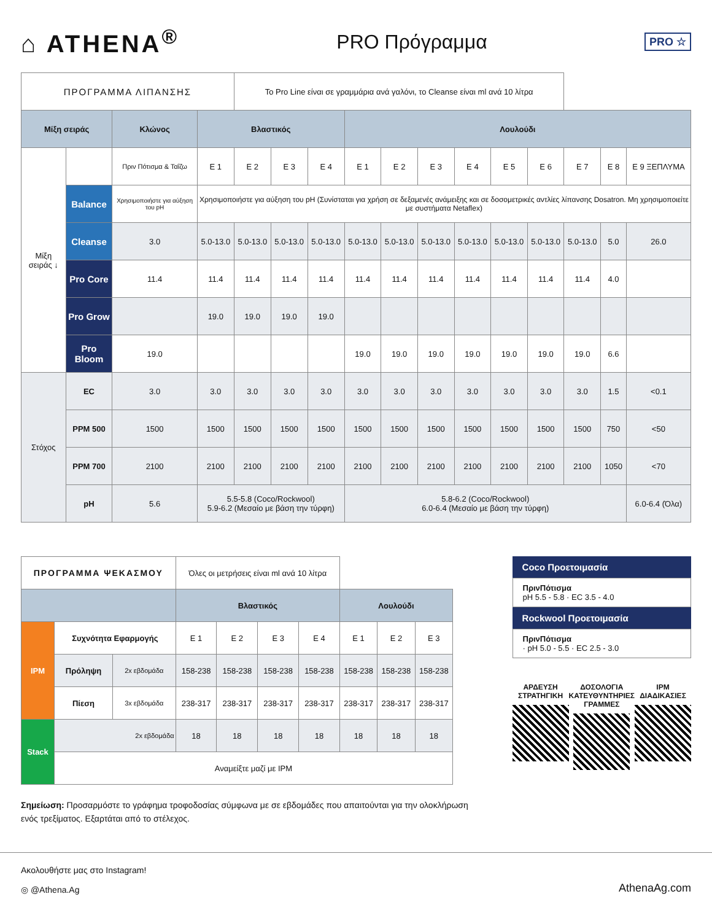⌂ ATHENA<sup>®</sup>
PRO Πρόγραμμα
PRO ☆
| ΠΡΟΓΡΑΜΜΑ ΛΙΠΑΝΣΗΣ | | | | Το Pro Line είναι σε γραμμάρια ανά γαλόνι, το Cleanse είναι ml ανά 10 λίτρα | | | | | | | | | | | |
| Μίξη σειράς | | Κλώνος | Βλαστικός | | | | Λουλούδι | | | | | | | | |
| Μίξη σειράς ↓ | | Πριν Πότισμα & Ταΐζω | E 1 | E 2 | E 3 | E 4 | E 1 | E 2 | E 3 | E 4 | E 5 | E 6 | E 7 | E 8 | E 9 ΞΕΠΛΥΜΑ |
| | Balance | Χρησιμοποιήστε για αύξηση του pH | Χρησιμοποιήστε για αύξηση του pH (Συνίσταται για χρήση σε δεξαμενές ανάμειξης και σε δοσομετρικές αντλίες λίπανσης Dosatron. Μη χρησιμοποιείτε με συστήματα Netaflex) | | | | | | | | | | | | |
| | Cleanse | 3.0 | 5.0-13.0 | 5.0-13.0 | 5.0-13.0 | 5.0-13.0 | 5.0-13.0 | 5.0-13.0 | 5.0-13.0 | 5.0-13.0 | 5.0-13.0 | 5.0-13.0 | 5.0-13.0 | 5.0 | 26.0 |
| | Pro Core | 11.4 | 11.4 | 11.4 | 11.4 | 11.4 | 11.4 | 11.4 | 11.4 | 11.4 | 11.4 | 11.4 | 11.4 | 4.0 | |
| | Pro Grow | | 19.0 | 19.0 | 19.0 | 19.0 | | | | | | | | | |
| | Pro Bloom | 19.0 | | | | | 19.0 | 19.0 | 19.0 | 19.0 | 19.0 | 19.0 | 19.0 | 6.6 | |
| Στόχος | EC | 3.0 | 3.0 | 3.0 | 3.0 | 3.0 | 3.0 | 3.0 | 3.0 | 3.0 | 3.0 | 3.0 | 3.0 | 1.5 | <0.1 |
| | PPM 500 | 1500 | 1500 | 1500 | 1500 | 1500 | 1500 | 1500 | 1500 | 1500 | 1500 | 1500 | 1500 | 750 | <50 |
| | PPM 700 | 2100 | 2100 | 2100 | 2100 | 2100 | 2100 | 2100 | 2100 | 2100 | 2100 | 2100 | 2100 | 1050 | <70 |
| | pH | 5.6 | 5.5-5.8 (Coco/Rockwool) 5.9-6.2 (Μεσαίο με βάση την τύρφη) | | | | 5.8-6.2 (Coco/Rockwool) 6.0-6.4 (Μεσαίο με βάση την τύρφη) | | | | | | | | 6.0-6.4 (Όλα) |
| ΠΡΟΓΡΑΜΜΑ ΨΕΚΑΣΜΟΥ | | | Όλες οι μετρήσεις είναι ml ανά 10 λίτρα | | | | | | |
| | | | Βλαστικός | | | | Λουλούδι | | |
| IPM | Συχνότητα Εφαρμογής | | E 1 | E 2 | E 3 | E 4 | E 1 | E 2 | E 3 |
| | Πρόληψη | 2x εβδομάδα | 158-238 | 158-238 | 158-238 | 158-238 | 158-238 | 158-238 | 158-238 |
| | Πίεση | 3x εβδομάδα | 238-317 | 238-317 | 238-317 | 238-317 | 238-317 | 238-317 | 238-317 |
| Stack | 2x εβδομάδα | | 18 | 18 | 18 | 18 | 18 | 18 | 18 |
| | Αναμείξτε μαζί με IPM | | | | | | | | |
Σημείωση: Προσαρμόστε το γράφημα τροφοδοσίας σύμφωνα με σε εβδομάδες που απαιτούνται για την ολοκλήρωση ενός τρεξίματος. Εξαρτάται από το στέλεχος.
Coco Προετοιμασία
ΠρινΠότισμα
pH 5.5 - 5.8 · EC 3.5 - 4.0
Rockwool Προετοιμασία
ΠρινΠότισμα
· pH 5.0 - 5.5 · EC 2.5 - 3.0
ΑΡΔΕΥΣΗ
ΣΤΡΑΤΗΓΙΚΗ
ΔΟΣΟΛΟΓΙΑ
ΚΑΤΕΥΘΥΝΤΗΡΙΕΣ
ΓΡΑΜΜΕΣ
IPM
ΔΙΑΔΙΚΑΣΙΕΣ
Ακολουθήστε μας στο Instagram!
◎ @Athena.Ag
AthenaAg.com